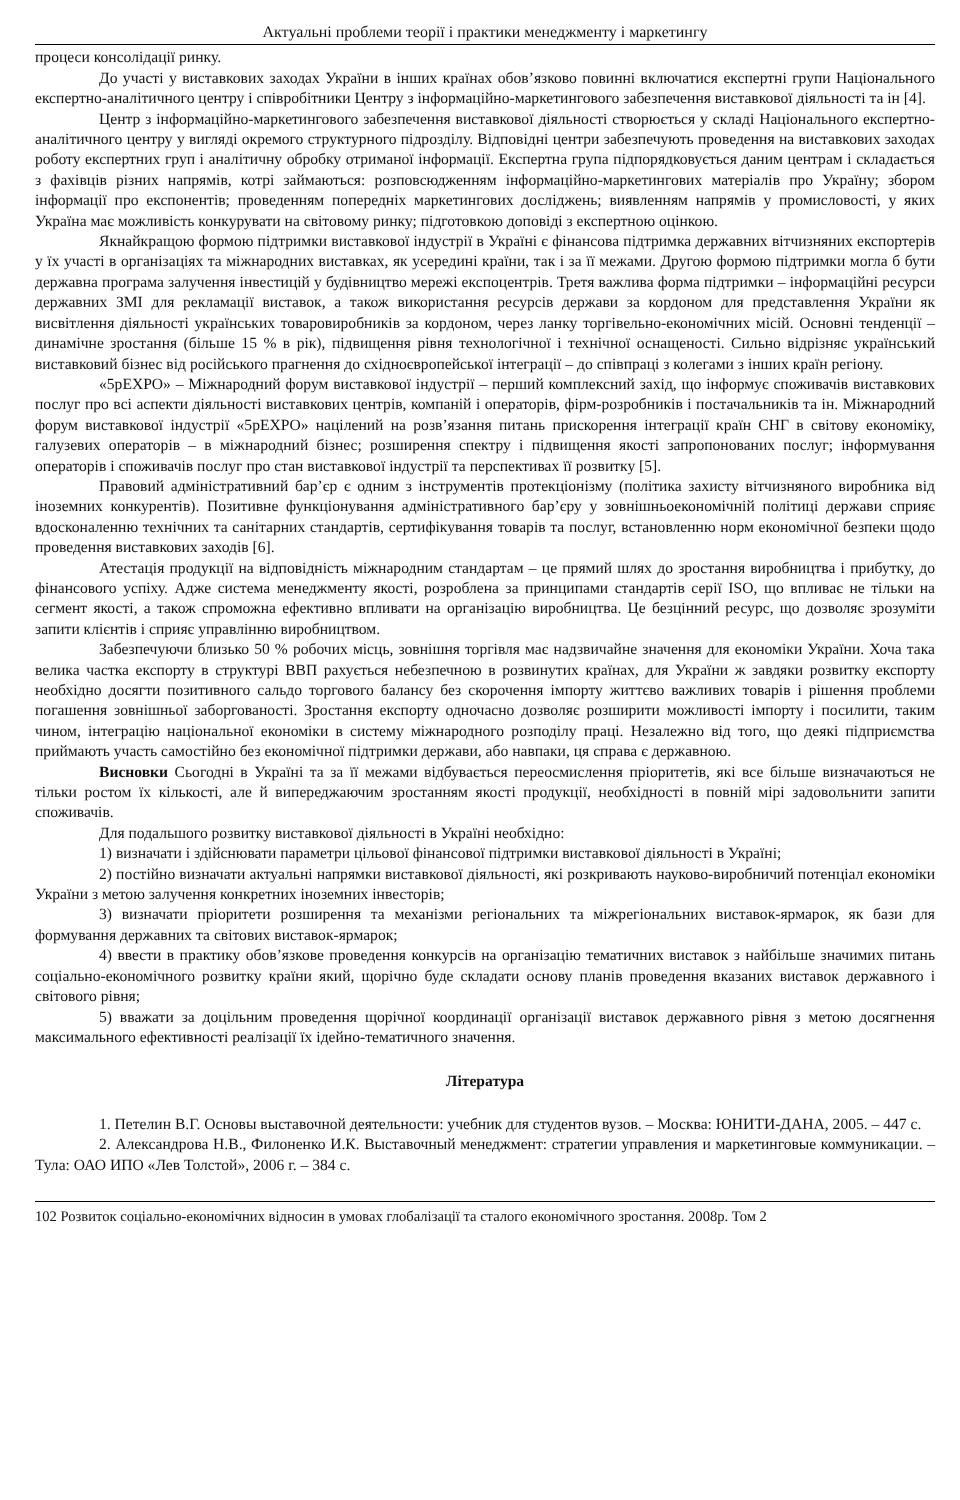Актуальні проблеми теорії і практики менеджменту і маркетингу
процеси консолідації ринку.
До участі у виставкових заходах України в інших країнах обов’язково повинні включатися експертні групи Національного експертно-аналітичного центру і співробітники Центру з інформаційно-маркетингового забезпечення виставкової діяльності та ін [4].
Центр з інформаційно-маркетингового забезпечення виставкової діяльності створюється у складі Національного експертно-аналітичного центру у вигляді окремого структурного підрозділу. Відповідні центри забезпечують проведення на виставкових заходах роботу експертних груп і аналітичну обробку отриманої інформації. Експертна група підпорядковується даним центрам і складається з фахівців різних напрямів, котрі займаються: розповсюдженням інформаційно-маркетингових матеріалів про Україну; збором інформації про експонентів; проведенням попередніх маркетингових досліджень; виявленням напрямів у промисловості, у яких Україна має можливість конкурувати на світовому ринку; підготовкою доповіді з експертною оцінкою.
Якнайкращою формою підтримки виставкової індустрії в Україні є фінансова підтримка державних вітчизняних експортерів у їх участі в організаціях та міжнародних виставках, як усередині країни, так і за її межами. Другою формою підтримки могла б бути державна програма залучення інвестицій у будівництво мережі експоцентрів. Третя важлива форма підтримки – інформаційні ресурси державних ЗМІ для рекламації виставок, а також використання ресурсів держави за кордоном для представлення України як висвітлення діяльності українських товаровиробників за кордоном, через ланку торгівельно-економічних місій. Основні тенденції – динамічне зростання (більше 15 % в рік), підвищення рівня технологічної і технічної оснащеності. Сильно відрізняє український виставковий бізнес від російського прагнення до східноєвропейської інтеграції – до співпраці з колегами з інших країн регіону.
«5pEXPO» – Міжнародний форум виставкової індустрії – перший комплексний захід, що інформує споживачів виставкових послуг про всі аспекти діяльності виставкових центрів, компаній і операторів, фірм-розробників і постачальників та ін. Міжнародний форум виставкової індустрії «5pEXPO» націлений на розв’язання питань прискорення інтеграції країн СНГ в світову економіку, галузевих операторів – в міжнародний бізнес; розширення спектру і підвищення якості запропонованих послуг; інформування операторів і споживачів послуг про стан виставкової індустрії та перспективах її розвитку [5].
Правовий адміністративний бар’єр є одним з інструментів протекціонізму (політика захисту вітчизняного виробника від іноземних конкурентів). Позитивне функціонування адміністративного бар’єру у зовнішньоекономічній політиці держави сприяє вдосконаленню технічних та санітарних стандартів, сертифікування товарів та послуг, встановленню норм економічної безпеки щодо проведення виставкових заходів [6].
Атестація продукції на відповідність міжнародним стандартам – це прямий шлях до зростання виробництва і прибутку, до фінансового успіху. Адже система менеджменту якості, розроблена за принципами стандартів серії ISO, що впливає не тільки на сегмент якості, а також спроможна ефективно впливати на організацію виробництва. Це безцінний ресурс, що дозволяє зрозуміти запити клієнтів і сприяє управлінню виробництвом.
Забезпечуючи близько 50 % робочих місць, зовнішня торгівля має надзвичайне значення для економіки України. Хоча така велика частка експорту в структурі ВВП рахується небезпечною в розвинутих країнах, для України ж завдяки розвитку експорту необхідно досягти позитивного сальдо торгового балансу без скорочення імпорту життєво важливих товарів і рішення проблеми погашення зовнішньої заборгованості. Зростання експорту одночасно дозволяє розширити можливості імпорту і посилити, таким чином, інтеграцію національної економіки в систему міжнародного розподілу праці. Незалежно від того, що деякі підприємства приймають участь самостійно без економічної підтримки держави, або навпаки, ця справа є державною.
Висновки Сьогодні в Україні та за її межами відбувається переосмислення пріоритетів, які все більше визначаються не тільки ростом їх кількості, але й випереджаючим зростанням якості продукції, необхідності в повній мірі задовольнити запити споживачів.
Для подальшого розвитку виставкової діяльності в Україні необхідно:
1) визначати і здійснювати параметри цільової фінансової підтримки виставкової діяльності в Україні;
2) постійно визначати актуальні напрямки виставкової діяльності, які розкривають науково-виробничий потенціал економіки України з метою залучення конкретних іноземних інвесторів;
3) визначати пріоритети розширення та механізми регіональних та міжрегіональних виставок-ярмарок, як бази для формування державних та світових виставок-ярмарок;
4) ввести в практику обов’язкове проведення конкурсів на організацію тематичних виставок з найбільше значимих питань соціально-економічного розвитку країни який, щорічно буде складати основу планів проведення вказаних виставок державного і світового рівня;
5) вважати за доцільним проведення щорічної координації організації виставок державного рівня з метою досягнення максимального ефективності реалізації їх ідейно-тематичного значення.
Література
1. Петелин В.Г. Основы выставочной деятельности: учебник для студентов вузов. – Москва: ЮНИТИ-ДАНА, 2005. – 447 с.
2. Александрова Н.В., Филоненко И.К. Выставочный менеджмент: стратегии управления и маркетинговые коммуникации. – Тула: ОАО ИПО «Лев Толстой», 2006 г. – 384 с.
102 Розвиток соціально-економічних відносин в умовах глобалізації та сталого економічного зростання. 2008р. Том 2